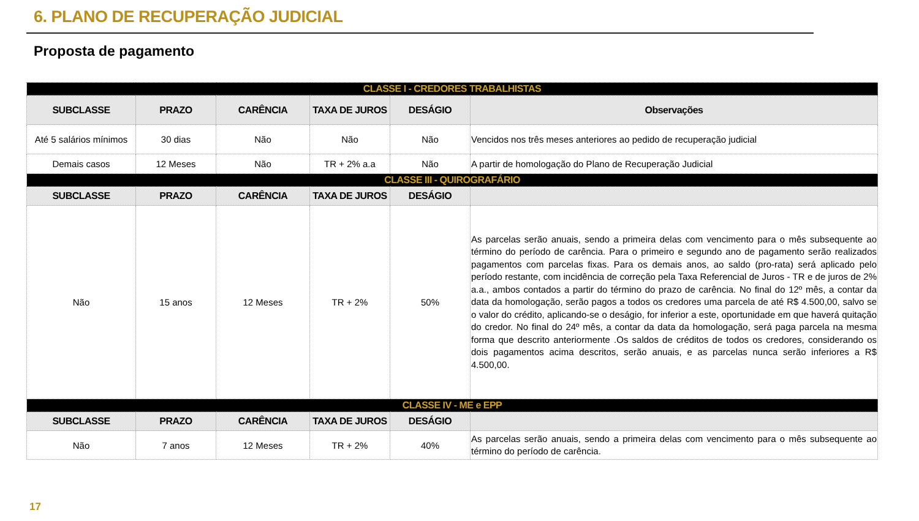6. PLANO DE RECUPERAÇÃO JUDICIAL
Proposta de pagamento
| CLASSE I - CREDORES TRABALHISTAS | | | | | |
| SUBCLASSE | PRAZO | CARÊNCIA | TAXA DE JUROS | DESÁGIO | Observações |
| Até 5 salários mínimos | 30 dias | Não | Não | Não | Vencidos nos três meses anteriores ao pedido de recuperação judicial |
| Demais casos | 12 Meses | Não | TR + 2% a.a | Não | A partir de homologação do Plano de Recuperação Judicial |
| CLASSE III - QUIROGRAFÁRIO | | | | | |
| SUBCLASSE | PRAZO | CARÊNCIA | TAXA DE JUROS | DESÁGIO | |
| Não | 15 anos | 12 Meses | TR + 2% | 50% | As parcelas serão anuais, sendo a primeira delas com vencimento para o mês subsequente ao término do período de carência. Para o primeiro e segundo ano de pagamento serão realizados pagamentos com parcelas fixas. Para os demais anos, ao saldo (pro-rata) será aplicado pelo período restante, com incidência de correção pela Taxa Referencial de Juros - TR e de juros de 2% a.a., ambos contados a partir do término do prazo de carência. No final do 12º mês, a contar da data da homologação, serão pagos a todos os credores uma parcela de até R$ 4.500,00, salvo se o valor do crédito, aplicando-se o deságio, for inferior a este, oportunidade em que haverá quitação do credor. No final do 24º mês, a contar da data da homologação, será paga parcela na mesma forma que descrito anteriormente .Os saldos de créditos de todos os credores, considerando os dois pagamentos acima descritos, serão anuais, e as parcelas nunca serão inferiores a R$ 4.500,00. |
| CLASSE IV - ME e EPP | | | | | |
| SUBCLASSE | PRAZO | CARÊNCIA | TAXA DE JUROS | DESÁGIO | |
| Não | 7 anos | 12 Meses | TR + 2% | 40% | As parcelas serão anuais, sendo a primeira delas com vencimento para o mês subsequente ao término do período de carência. |
17